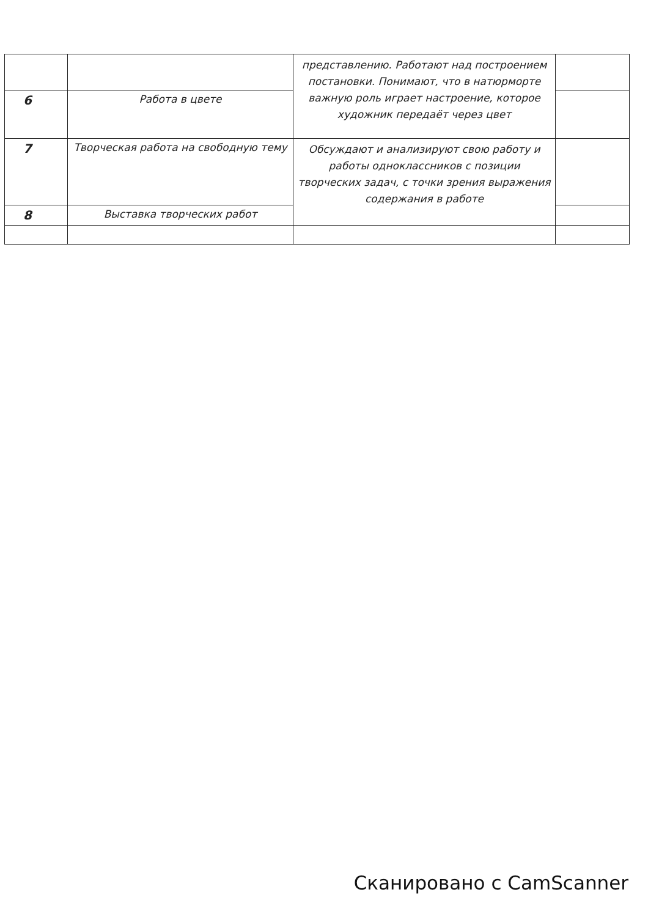| | | представлению. Работают над построением постановки. Понимают, что в натюрморте важную роль играет настроение, которое художник передаёт через цвет | |
| 6 | Работа в цвете | | |
| 7 | Творческая работа на свободную тему | Обсуждают и анализируют свою работу и работы одноклассников с позиции творческих задач, с точки зрения выражения содержания в работе | |
| 8 | Выставка творческих работ | | |
Сканировано с CamScanner